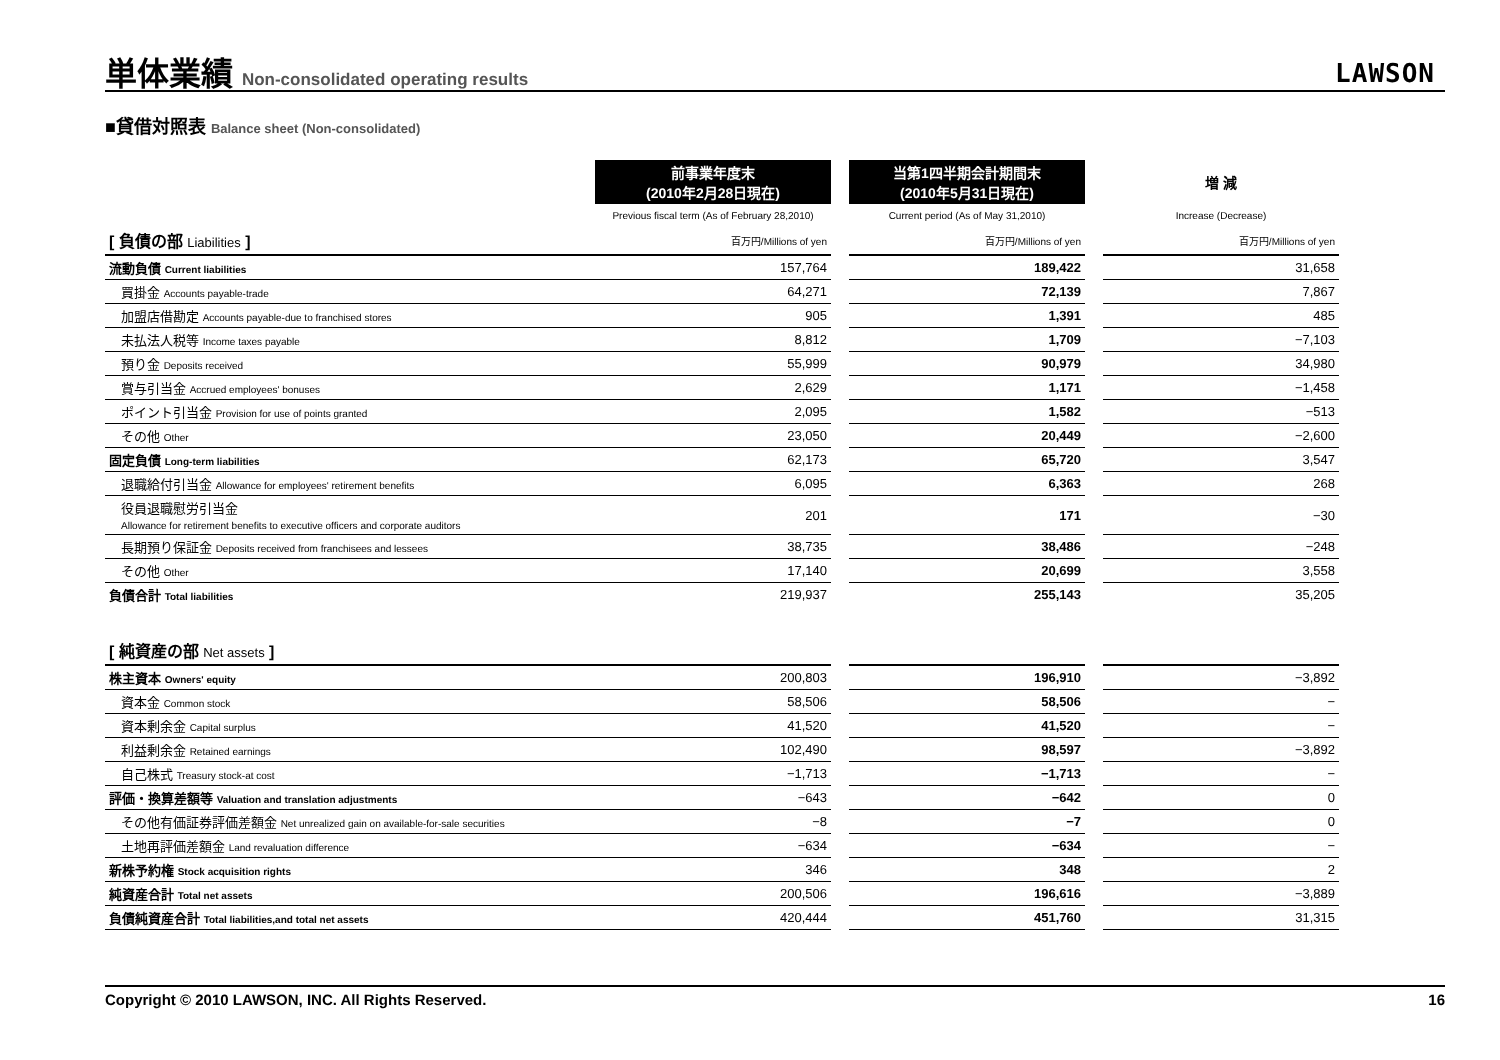単体業績 Non-consolidated operating results
LAWSON
■貸借対照表 Balance sheet (Non-consolidated)
| | 前事業年度末 (2010年2月28日現在) | | 当第1四半期会計期間末 (2010年5月31日現在) | | 増 減 |
| --- | --- | --- | --- | --- | --- |
| | Previous fiscal term (As of February 28,2010) | | Current period (As of May 31,2010) | | Increase (Decrease) |
| [ 負債の部 Liabilities ] | 百万円/Millions of yen | | 百万円/Millions of yen | | 百万円/Millions of yen |
| 流動負債 Current liabilities | 157,764 | | 189,422 | | 31,658 |
| 買掛金 Accounts payable-trade | 64,271 | | 72,139 | | 7,867 |
| 加盟店借勘定 Accounts payable-due to franchised stores | 905 | | 1,391 | | 485 |
| 未払法人税等 Income taxes payable | 8,812 | | 1,709 | | −7,103 |
| 預り金 Deposits received | 55,999 | | 90,979 | | 34,980 |
| 賞与引当金 Accrued employees' bonuses | 2,629 | | 1,171 | | −1,458 |
| ポイント引当金 Provision for use of points granted | 2,095 | | 1,582 | | −513 |
| その他 Other | 23,050 | | 20,449 | | −2,600 |
| 固定負債 Long-term liabilities | 62,173 | | 65,720 | | 3,547 |
| 退職給付引当金 Allowance for employees' retirement benefits | 6,095 | | 6,363 | | 268 |
| 役員退職慰労引当金 Allowance for retirement benefits to executive officers and corporate auditors | 201 | | 171 | | −30 |
| 長期預り保証金 Deposits received from franchisees and lessees | 38,735 | | 38,486 | | −248 |
| その他 Other | 17,140 | | 20,699 | | 3,558 |
| 負債合計 Total liabilities | 219,937 | | 255,143 | | 35,205 |
| [ 純資産の部 Net assets ] | | | | | |
| --- | --- | --- | --- | --- | --- |
| 株主資本 Owners' equity | 200,803 | | 196,910 | | −3,892 |
| 資本金 Common stock | 58,506 | | 58,506 | | − |
| 資本剰余金 Capital surplus | 41,520 | | 41,520 | | − |
| 利益剰余金 Retained earnings | 102,490 | | 98,597 | | −3,892 |
| 自己株式 Treasury stock-at cost | −1,713 | | −1,713 | | − |
| 評価・換算差額等 Valuation and translation adjustments | −643 | | −642 | | 0 |
| その他有価証券評価差額金 Net unrealized gain on available-for-sale securities | −8 | | −7 | | 0 |
| 土地再評価差額金 Land revaluation difference | −634 | | −634 | | − |
| 新株予約権 Stock acquisition rights | 346 | | 348 | | 2 |
| 純資産合計 Total net assets | 200,506 | | 196,616 | | −3,889 |
| 負債純資産合計 Total liabilities,and total net assets | 420,444 | | 451,760 | | 31,315 |
Copyright © 2010 LAWSON, INC. All Rights Reserved. 16